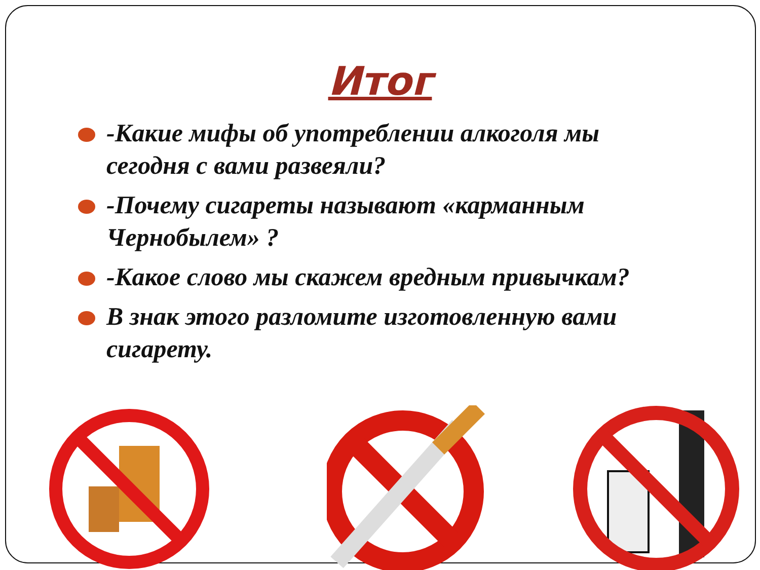Итог
-Какие мифы об употреблении алкоголя мы сегодня с вами развеяли?
-Почему сигареты называют «карманным Чернобылем» ?
-Какое слово мы скажем вредным привычкам?
В знак этого разломите изготовленную вами сигарету.